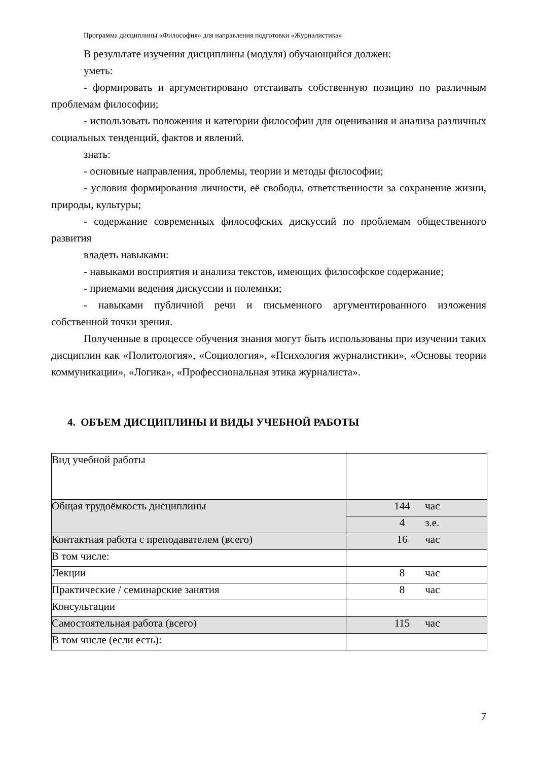Программа дисциплины «Философия» для направления подготовки «Журналистика»
В результате изучения дисциплины (модуля) обучающийся должен:
уметь:
- формировать и аргументировано отстаивать собственную позицию по различным проблемам философии;
- использовать положения и категории философии для оценивания и анализа различных социальных тенденций, фактов и явлений.
знать:
- основные направления, проблемы, теории и методы философии;
- условия формирования личности, её свободы, ответственности за сохранение жизни, природы, культуры;
- содержание современных философских дискуссий по проблемам общественного развития
владеть навыками:
- навыками восприятия и анализа текстов, имеющих философское содержание;
- приемами ведения дискуссии и полемики;
- навыками публичной речи и письменного аргументированного изложения собственной точки зрения.
Полученные в процессе обучения знания могут быть использованы при изучении таких дисциплин как «Политология», «Социология», «Психология журналистики», «Основы теории коммуникации», «Логика», «Профессиональная этика журналиста».
4. ОБЪЕМ ДИСЦИПЛИНЫ И ВИДЫ УЧЕБНОЙ РАБОТЫ
| Вид учебной работы | |
| Общая трудоёмкость дисциплины | 144 час |
| | 4 з.е. |
| Контактная работа с преподавателем (всего) | 16 час |
| В том числе: | |
| Лекции | 8 час |
| Практические / семинарские занятия | 8 час |
| Консультации | |
| Самостоятельная работа (всего) | 115 час |
| В том числе (если есть): | |
7